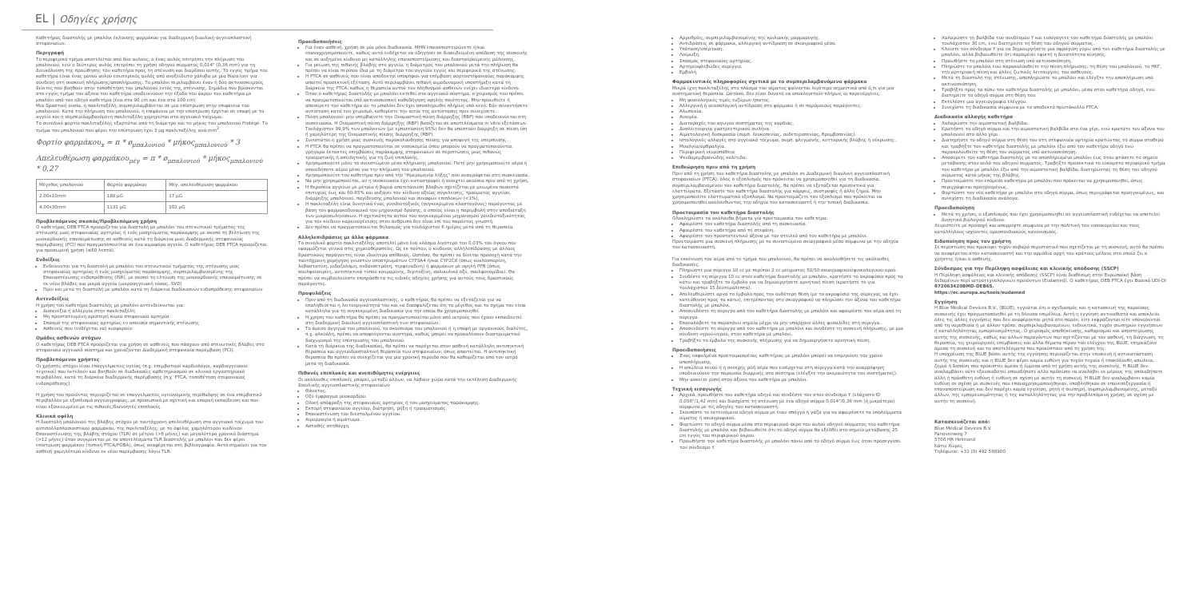EL | Οδηγίες χρήσης
Καθετήρας διαστολής με μπαλόνι έκλουσης φαρμάκου για διαδερμική διαυλική αγγειοπλαστική στεφανιαίων.
Περιγραφή
Το περιφερικό τμήμα αποτελείται από δύο αυλούς, ο ένας αυλός επιτρέπει την πλήρωση του μπαλονιού, ενώ ο δεύτερος αυλός επιτρέπει τη χρήση οδηγού σύρματος 0,014" (0,36 mm) για τη διευκόλυνση της προώθησης του καθετήρα προς τη στένωση και διαμέσου αυτής. Το εγγύς τμήμα του καθετήρα είναι ένας μονού αυλού εσωτερικός αυλός από ανοξείδωτο χάλυβα με μία θύρα luer για σύνδεση στη συσκευή πλήρωσης/αποπλήρωσης. Το μπαλόνι περιλαμβάνει έναν ή δύο ακτινοσκιερούς δείκτες που βοηθούν στην τοποθέτηση του μπαλονιού εντός της στένωσης. Σημάδια που βρίσκονται στο εγγύς τμήμα του άξονα του καθετήρα υποδεικνύουν την έξοδο του άκρου του καθετήρα με μπαλόνι από τον οδηγό καθετήρα (ένα στα 90 cm και ένα στα 100 cm).
Μια δραστική ουσία, η πακλιταξέλη, συμπεριλαμβάνεται σε μια επίστρωση στην επιφάνεια του μπαλονιού. Κατά την πλήρωση του μπαλονιού, η επιφάνεια με την επίστρωση έρχεται σε επαφή με το αγγείο και η συμπεριλαμβανόμενη πακλιταξέλη χορηγείται στο αγγειακό τοίχωμα.
Το συνολικό φορτίο πακλιταξέλης εξαρτάται από τη διάμετρο και το μήκος του μπαλονιού Protégé. Το τμήμα του μπαλονιού που φέρει την επίστρωση έχει 3 μg πακλιταξέλης ανά mm<sup>2</sup>.
Φορτίο φαρμάκου<sub>x</sub> = π * ø<sub>μπαλονιού</sub> * μήκος<sub>μπαλονιού</sub> * 3
Απελευθέρωση φαρμάκου<sub>μέγ</sub> = π * ø<sub>μπαλονιού</sub> * μήκος<sub>μπαλονιού</sub> * 0,27
| Μέγεθος μπαλονιού | Φορτίο φαρμάκου | Μέγ. απελευθέρωση φαρμάκου |
| --- | --- | --- |
| 2.00x10mm | 188 μG | 17 μG |
| 4.00x30mm | 1131 μG | 102 μG |
Προβλεπόμενος σκοπός/Προβλεπόμενη χρήση
Ο καθετήρας DEB PTCA προορίζεται για διαστολή με μπαλόνι του στενωτικού τμήματος της στένωσης μιας στεφανιαίας αρτηρίας ή ενός μοσχεύματος παράκαμψης με σκοπό τη βελτίωση της μυοκαρδιακής επαναιμάτωσης σε ασθενείς κατά τη διάρκεια μιας Διαδερμικής στεφανιαίας παρέμβασης (PCI) που πραγματοποιείται σε ένα αιμοφόρο αγγείο. Ο καθετήρας DEB PTCA προορίζεται για προσωρινή χρήση (≤60 λεπτά).
Ενδείξεις
Ενδείκνυται για τη διαστολή με μπαλόνι του στενωτικού τμήματος της στένωσης μιας στεφανιαίας αρτηρίας ή ενός μοσχεύματος παράκαμψης, συμπεριλαμβανομένης της Επαναστένωσης ενδοπρόθεσης (ISR), με σκοπό τη ελτίωση της μυοκαρδιακής επαναιμάτωσης σε εκ νέου βλάβες και μικρά αγγεία (μικροαγγειακή νόσος, SVD)
Πριν και μετά τη διαστολή με μπαλόνι κατά τη διάρκεια διαδικασιών ενδοπρόθεσης στεφανιαίων
Αντενδείξεις
Η χρήση του καθετήρα διαστολής με μπαλόνι αντενδείκνυται για:
Δυσανεξία ή αλλεργία στην πακλιταξέλη
Μη προστατευμένη αριστερή κύρια στεφανιαία αρτηρία
Σπασμό της στεφανιαίας αρτηρίας εν απουσία σημαντικής στένωσης
Ασθενείς που (ενδέχεται να) κυοφορούν
Ομάδες ασθενών στόχων
Ο καθετήρας DEB PTCA προορίζεται για χρήση σε ασθενείς που πάσχουν από στενωτικές βλάβες στο στεφανιαίο αγγειακό σύστημα και χρειάζονται Διαδερμική στεφανιαία παρέμβαση (PCI).
Προβλεπόμενοι χρήστες
Οι χρήστες στόχοι είναι επαγγελματίες υγείας (π.χ. επεμβατικοί καρδιολόγοι, καρδιαγγειακοί τεχνικοί) που εκτελούν και βοηθούν σε διαδικασίες καθετηριασμού σε κλινικό εργαστηριακό περιβάλλον, κατά τη διάρκεια διαδερμικής παρέμβασης (π.χ. PTCA, τοποθέτηση στεφανιαίας ενδοπρόθεσης).
Η χρήση του προϊόντος περιορίζεται σε επαγγελματίες υγειονομικής περίθαλψης σε ένα επεμβατικό περιβάλλον με εξοπλισμό αγγειογραφίας, με προσωπικό με σχετική και επαρκή εκπαίδευση και που είναι εξοικειωμένο με τις πιθανές/διανοητές επιπλοκές.
Κλινικά οφέλη
Η διαστολή μπαλονιού της βλάβης στόχου με ταυτόχρονη απελευθέρωση στο αγγειακό τοίχωμα του αντιπολλαπλασιαστικού φαρμάκου, της πακλιταξέλης, με το όφελος χαμηλότερου κινδύνου Επαναστένωσης της βλάβης στόχου (TLR) σε μέτριο (>6 μήνες) και μεγαλύτερο χρονικό διάστημα (>12 μήνες) όταν συγκρίνεται με τα αποτελέσματα TLR διαστολής με μπαλόνι που δεν φέρει επίστρωση φαρμάκου (τυπική PTCA/POBA), όπως αναφέρεται στη βιβλιογραφία. Αυτό σημαίνει για τον ασθενή χαμηλότερο κίνδυνο εκ νέου παρέμβασης λόγω TLR.
Προειδοποιήσεις
Για έναν ασθενή, χρήση σε μία μόνο διαδικασία. ΜΗΝ επαναποστειρώνετε ή/και επαναχρησιμοποιείτε, καθώς αυτό ενδέχεται να οδηγήσει σε διακυβευμένη απόδοση της συσκευής και σε αυξημένο κίνδυνο μη κατάλληλης επαναποστείρωσης και διασταυρούμενης μόλυνσης.
Για μείωση της πιθανής βλάβης στο αγγείο, η διάμετρος του μπαλονιού μετά την πλήρωση θα πρέπει να είναι περίπου ίδια με τη διάμετρο του αγγείου εγγύς και περιφερικά της στένωσης.
Η PTCA σε ασθενείς που είναι αποδεκτοί υποψήφιοι για επέμβαση αορτοστεφανιαίας παράκαμψης απαιτεί προσεκτική εξέταση. Αυτό περιλαμβάνει πιθανή αιμοδυναμική υποστήριξη κατά τη διάρκεια της PTCA, καθώς η θεραπεία αυτού του πληθυσμού ασθενών ενέχει ιδιαίτερο κίνδυνο.
Όταν ο καθετήρας διαστολής με μπαλόνι εκτεθεί στο αγγειακό σύστημα, ο χειρισμός του πρέπει να πραγματοποιείται υπό ακτινοσκοπική καθοδήγηση υψηλής ποιότητας. Μην προωθείτε ή αποσύρετε τον καθετήρα αν το μπαλόνι δεν έχει αποπληρωθεί πλήρως υπό κενό. Εάν συναντήσετε αντίσταση κατά τον χειρισμό, καθορίστε την αιτία της αντίστασης πριν συνεχίσετε.
Πίεση μπαλονιού: μην υπερβαίνετε την Ονομαστική πίεση διάρρηξης (RBP) που υποδεικνύεται στη συσκευασία. Η Ονομαστική πίεση διάρρηξης (RBP) βασίζεται σε αποτελέσματα in vitro εξετάσεων. Τουλάχιστον 99,9% των μπαλονιών (με εμπιστοσύνη 95%) δεν θα υποστούν διάρρηξη σε πίεση ίση ή χαμηλότερη της Ονομαστικής πίεσης διάρρηξης (RBP).
Συνιστάται η χρήση μιας συσκευής παρακολούθησης πίεσης για αποφυγή της υπερπίεσης.
Η PTCA θα πρέπει να πραγματοποιείται σε νοσοκομεία όπου μπορούν να πραγματοποιούνται γρήγορα έκτακτες επεμβάσεις παράκαμψης στεφανιαίων σε περιπτώσεις μιας πιθανώς τραυματικής ή απειλητικής για τη ζωή επιπλοκής.
Χρησιμοποιείτε μόνο το συνιστώμενο μέσο πλήρωσης μπαλονιού. Ποτέ μην χρησιμοποιείτε αέρα ή οποιοδήποτε αέριο μέσο για την πλήρωση του μπαλονιού.
Χρησιμοποιείτε τον καθετήρα πριν από την "Ημερομηνία λήξης" που αναγράφεται στη συσκευασία.
Να μην χρησιμοποιείται, αν η συσκευασία έχει καταστραφεί ή ανοιχτεί ακούσια πριν από τη χρήση.
Η θεραπεία αγγείων με μέτρια ή βαριά αποτιτάνωση βλαβών σχετίζεται με μειωμένα ποσοστά επιτυχίας έως και 60-85% και αυξάνει τον κίνδυνο οξείας σύγκλεισης, τραύματος αγγείου, διάρρηξης μπαλονιού, παγίδευσης μπαλονιού και συναφών επιπλοκών (<1%).
Η πακλιταξέλη είναι δυνητικά ένας γονιδιοτοξικός (συγκεκριμένα κλαστογόνος) παράγοντας με βάση τον φαρμακοδυναμικό του μηχανισμό δράσης, ο οποίος είναι η παρεμβολή στην αποδιάταξη των μικροσωληνίσκων. Η σχετικότητα αυτού του συγκεκριμένου μηχανισμού γονιδιοτοξικότητας για τον κίνδυνο καρκινογένεσης στον άνθρωπο δεν είναι επί του παρόντος γνωστή.
Δεν πρέπει να πραγματοποιείται θηλασμός για τουλάχιστον 6 ημέρες μετά από τη θεραπεία.
Αλληλεπιδράσεις με άλλα φάρμακα
Το συνολικό φορτίο πακλιταξέλης αποτελεί μόνο ένα κλάσμα λιγότερο του 0,03% του όγκου που εφαρμόζεται γενικά στις χημειοθεραπείες. Ως εκ τούτου, ο κίνδυνος αλληλεπίδρασης με άλλους δραστικούς παράγοντες είναι ιδιαίτερα απίθανος. Ωστόσο, θα πρέπει να δίνεται προσοχή κατά την ταυτόχρονη χορήγηση γνωστών υποστρωμάτων CYP3A4 ή/και CYP2C8 (όπως κυκλοσπορίνη, λοβαστατίνη, μιδαζολάμη, ονδανσετρόνη, τερφεναδίνη) ή φαρμάκων με υψηλή PPB (όπως σουλφονουρίες, αντιπηκτικά τύπου κουμαρίνης, διγιτοξίνη, σαλικυλικό οξύ, σουλφοναμίδια). Θα πρέπει να συμβουλεύεστε επιπρόσθετα τις ειδικές οδηγίες χρήσης για αυτούς τους δραστικούς παράγοντες.
Προφυλάξεις
Πριν από τη διαδικασία αγγειοπλαστικής, ο καθετήρας θα πρέπει να εξετάζεται για να επαληθεύεται η λειτουργικότητά του και να διασφαλίζεται ότι το μέγεθος και το σχήμα του είναι κατάλληλα για τη συγκεκριμένη διαδικασία για την οποία θα χρησιμοποιηθεί.
Η χρήση του καθετήρα θα πρέπει να πραγματοποιείται μόνο από ιατρούς που έχουν εκπαιδευτεί στη διαδερμική διαυλική αγγειοπλαστική των στεφανιαίων.
Το άμεσο άγγιγμα του μπαλονιού, το σκούπισμα του μπαλονιού ή η επαφή με οργανικούς διαλύτες, π.χ. αλκοόλη, πρέπει να αποφεύγονται αυστηρά, καθώς μπορεί να προκαλέσουν διαστρωματικό διαχωρισμό της επίστρωσης του μπαλονιού.
Κατά τη διάρκεια της διαδικασίας, θα πρέπει να παρέχεται στον ασθενή κατάλληλη αντιπηκτική θεραπεία και αγγειοδιασταλτική θεραπεία των στεφανιαίων, όπως απαιτείται. Η αντιπηκτική θεραπεία θα πρέπει να συνεχίζεται για μια χρονική περίοδο που θα καθορίζεται από τον ιατρό μετά τη διαδικασία.
Πιθανές επιπλοκές και ανεπιθύμητες ενέργειες
Οι ακόλουθες επιπλοκές μπορεί, μεταξύ άλλων, να λάβουν χώρα κατά την εκτέλεση Διαδερμικής διαυλικής αγγειοπλαστικής στεφανιαίων
Θάνατος.
Οξύ έμφραγμα μυοκαρδίου.
Ολική απόφραξη της στεφανιαίας αρτηρίας ή του μοσχεύματος παράκαμψης.
Εκτομή στεφανιαίου αγγείου, διάτρηση, ρήξη ή τραυματισμός.
Επαναστένωση του διεσταλμένου αγγείου.
Αιμορραγία ή αιμάτωμα.
Ασταθής στηθάγχη.
Αρρυθμίες, συμπεριλαμβανομένης της κοιλιακής μαρμαρυγής.
Αντιδράσεις σε φάρμακα, αλλεργική αντίδραση σε σκιαγραφικό μέσο.
Υπόταση/υπέρταση.
Λοίμωξη.
Σπασμός στεφανιαίας αρτηρίας.
Αρτηριοφλεβώδες συρίγγιο.
Εμβολή.
Φαρμακευτικές πληροφορίες σχετικά με το συμπεριλαμβανόμενο φάρμακο
Μικρά ίχνη πακλιταξέλης στο πλάσμα του αίματος φαίνονται λιγότερο σημαντικά από ό,τι για μια συστηματική θεραπεία. Ωστόσο, δεν είναι δυνατό να αποκλειστούν πλήρως οι παρενέργειες.
Μη φυσιολογικές τιμές ενζύμων ήπατος.
Αλλεργική ή ανοσολογική αντίδραση στο φάρμακο ή σε παρόμοιους παράγοντες.
Αλωπεκία.
Αναιμία.
Διαταραχές του αγωγού συστήματος της καρδιάς.
Δυσλειτουργία γαστρεντερικού σωλήνα.
Αιματολογική δυσκρασία (συμπ. λευκοπενίας, ουδετεροπενίας, θρομβοπενίας).
Ιστολογικές αλλαγές στο αγγειακό τοίχωμα, συμπ. φλεγμονής, κυτταρικής βλάβης ή νέκρωσης.
Μυαλγία/αρθραλγία.
Περιφερική νευροπάθεια.
Ψευδομεμβρανώδης κολίτιδα.
Επιθεώρηση πριν από τη χρήση
Πριν από τη χρήση του καθετήρα διαστολής με μπαλόνι σε Διαδερμική διαυλική αγγειοπλαστική στεφανιαίων (PTCA), όλος ο εξοπλισμός που πρόκειται να χρησιμοποιηθεί για τη διαδικασία, συμπεριλαμβανομένου του καθετήρα διαστολής, θα πρέπει να εξετάζεται προσεκτικά για ελαττώματα. Εξετάστε τον καθετήρα διαστολής για κάμψεις, συστροφές ή άλλη ζημιά. Μην χρησιμοποιείτε ελαττωματικό εξοπλισμό. Να προετοιμάζετε τον εξοπλισμό που πρόκειται να χρησιμοποιηθεί ακολουθώντας την οδηγία του κατασκευαστή ή την τυπική διαδικασία.
Προετοιμασία του καθετήρα διαστολής
Ολοκληρώστε τα ακόλουθα βήματα για προετοιμασία του καθετήρα:
Αφαιρέστε τον καθετήρα διαστολής από τη συσκευασία.
Αφαιρέστε τον καθετήρα από τη στεφάνη.
Αφαιρέστε τον προστατευτικό άξονα με τον στειλεό από τον καθετήρα με μπαλόνι.
Προετοιμάστε μια συσκευή πλήρωσης με το συνιστώμενο σκιαγραφικό μέσο σύμφωνα με την οδηγία του κατασκευαστή.
Για εκκένωση του αέρα από το τμήμα του μπαλονιού, θα πρέπει να ακολουθήσετε τις ακόλουθες διαδικασίες.
Πληρώστε μια σύριγγα 10 cc με περίπου 2 cc μείγματος 50/50 σκιαγραφικού/φυσιολογικού ορού.
Συνδέστε τη σύριγγα 10 cc στον καθετήρα διαστολής με μπαλόνι, κρατήστε το ακροφύσιο προς τα κάτω και τραβήξτε το έμβολο για να δημιουργήσετε αρνητική πίεση (κρατήστε το για τουλάχιστον 15 δευτερόλεπτα).
Απελευθερώστε αργά το έμβολο προς την ουδέτερη θέση (με το ακροφύσιο της σύριγγας να έχει κατεύθυνση προς τα κάτω), επιτρέποντας στο σκιαγραφικό να πληρώσει τον άξονα του καθετήρα διαστολής με μπαλόνι.
Αποσυνδέστε τη σύριγγα από τον καθετήρα διαστολής με μπαλόνι και αφαιρέστε τον αέρα από τη σύριγγα.
Επαναλάβετε τα παραπάνω σημεία μέχρι να μην υπάρχουν άλλες φυσαλίδες στη σύριγγα.
Αποσυνδέστε τη σύριγγα από τον καθετήρα με μπαλόνι και συνδέστε τη συσκευή πλήρωσης, με μια σύνδεση υγρού-υγρού, στον καθετήρα με μπαλόνι.
Τραβήξτε το έμβολο της συσκευής πλήρωσης για να δημιουργήσετε αρνητική πίεση.
Προειδοποιήσεις
Ένας εσφαλμένα προετοιμασμένος καθετήρας με μπαλόνι μπορεί να επιμηκύνει τον χρόνο αποπλήρωσης.
Η απώλεια κενού ή η συνεχής ροή αέρα που εισέρχεται στη σύριγγα κατά την αναρρόφηση υποδεικνύουν την παρουσία διαρροής στο σύστημα (ελέγξτε την ακεραιότητα του συστήματος).
Μην ασκείτε ροπή στον άξονα του καθετήρα με μπαλόνι.
Τεχνική εισαγωγής
Αρχικά, προωθήστε τον καθετήρα οδηγό και συνδέστε τον στον σύνδεσμο Y (ελάχιστο ID 0,056"/1,42 mm) και διασχίστε τη στένωση με ένα οδηγό σύρμα 0,014"/0,36 mm (ή μικρότερο) σύμφωνα με τις οδηγίες του κατασκευαστή.
Σκουπίστε το εκτεινόμενο οδηγό σύρμα με έναν σπόγγο ή γάζα για να αφαιρέσετε τα υπολείμματα αίματος ή σκιαγραφικού.
Φορτώστε το οδηγό σύρμα μέσα στο περιφερικό άκρο του αυλού οδηγού σύρματος του καθετήρα διαστολής με μπαλόνι και βεβαιωθείτε ότι το οδηγό σύρμα θα εξέλθει στο σημείο μετάβασης 25 cm εγγύς του περιφερικού άκρου.
Προωθήστε τον καθετήρα διαστολής με μπαλόνι πάνω από το οδηγό σύρμα έως ότου προσεγγίσει τον σύνδεσμο Y.
Χαλαρώστε τη βαλβίδα του συνδέσμου Y και εισαγάγετε τον καθετήρα διαστολής με μπαλόνι τουλάχιστον 30 cm, ενώ διατηρείτε τη θέση του οδηγού σύρματος.
Κλείστε τον σύνδεσμο Y για να δημιουργήσετε μια σφράγιση γύρω από τον καθετήρα διαστολής με μπαλόνι, αλλά βεβαιωθείτε ότι παραμένει εφικτή η δυνατότητα κίνησης.
Προωθήστε το μπαλόνι στη στένωση υπό ακτινοσκόπηση.
Πληρώστε το μπαλόνι ενώ παρακολουθείτε την πίεση πλήρωσης, τη θέση του μπαλονιού, το ΗΚΓ, την αρτηριακή πίεση και άλλες ζωτικές λειτουργίες του ασθενούς.
Μετά τη διαστολή της στένωσης, αποπληρώστε το μπαλόνι και ελέγξτε την αποπλήρωση υπό ακτινοσκόπηση.
Τραβήξτε προς τα πίσω τον καθετήρα διαστολής με μπαλόνι, μέσα στον καθετήρα οδηγό, ενώ διατηρείτε το οδηγό σύρμα στη θέση του.
Εκτελέστε μια αγγειογραφία ελέγχου.
Συνεχίστε τη διαδικασία σύμφωνα με το αποδεκτό πρωτόκολλο PTCA.
Διαδικασία αλλαγής καθετήρα
Χαλαρώστε την αιμοστατική βαλβίδα.
Κρατήστε το οδηγό σύρμα και την αιμοστατική βαλβίδα στο ένα χέρι, ενώ κρατάτε τον άξονα του μπαλονιού στο άλλο χέρι.
Διατηρήστε το οδηγό σύρμα στη θέση του στη στεφανιαία αρτηρία κρατώντας το σύρμα σταθερό και τραβήξτε τον καθετήρα διαστολής με μπαλόνι έξω από τον καθετήρα οδηγό ενώ παρακολουθείτε τη θέση του σύρματος υπό ακτινοσκόπηση.
Αποσύρετε τον καθετήρα διαστολής με το αποπληρωμένο μπαλόνι έως ότου φτάσετε το σημείο μετάβασης στον αυλό του οδηγού σύρματος. Τραβήξτε προσεκτικά το εύκαμπτο περιφερικό τμήμα του καθετήρα με μπαλόνι έξω από την αιμοστατική βαλβίδα, διατηρώντας τη θέση του οδηγού σύρματος κατά μήκος της βλάβης.
Προετοιμάστε τον επόμενο καθετήρα με μπαλόνι που πρόκειται να χρησιμοποιηθεί, όπως περιγράφεται προηγουμένως.
Φορτώστε τον νέο καθετήρα με μπαλόνι στο οδηγό σύρμα, όπως περιγράφεται προηγουμένως, και συνεχίστε τη διαδικασία ανάλογα.
Προειδοποίηση
Μετά τη χρήση, ο εξοπλισμός που έχει χρησιμοποιηθεί σε αγγειοπλαστική ενδέχεται να αποτελεί δυνητικό βιολογικό κίνδυνο.
Χειριστείτε με προσοχή και απορρίψτε σύμφωνα με την πολιτική του νοσοκομείου και τους κατάλληλους ισχύοντες ομοσπονδιακούς κανονισμούς.
Ειδοποίηση προς τον χρήστη
Σε περίπτωση που προκύψει τυχόν σοβαρό περιστατικό που σχετίζεται με τη συσκευή, αυτό θα πρέπει να αναφέρεται στον κατασκευαστή και την αρμόδια αρχή του κράτους μέλους στο οποίο ζει ο χρήστης ή/και ο ασθενής.
Σύνδεσμος για την Περίληψη ασφάλειας και κλινικής απόδοσης (SSCP)
Η Περίληψη ασφάλειας και κλινικής απόδοσης (SSCP) είναι διαθέσιμη στην Ευρωπαϊκή βάση δεδομένων περί ιατροτεχνολογικών προϊόντων (Eudamed). Ο καθετήρας DEB PTCA έχει Βασικό UDI-DI 872063420BMD-DEB6S.
https://ec.europa.eu/tools/eudamed
Εγγύηση
Η Blue Medical Devices B.V., (BLUE), εγγυάται ότι ο σχεδιασμός και η κατασκευή της παρούσας συσκευής έχει πραγματοποιηθεί με τη δέουσα επιμέλεια. Αυτή η εγγύηση αντικαθιστά και αποκλείει όλες τις άλλες εγγυήσεις που δεν αναφέρονται ρητά στο παρόν, είτε εκφράζονται είτε υπονοούνται από τη νομοθεσία ή με άλλον τρόπο, συμπεριλαμβανομένων, ενδεικτικά, τυχόν σιωπηρών εγγυήσεων ή καταλληλότητας εμπορευσιμότητας. Ο χειρισμός αποθήκευσης, καθαρισμού και αποστείρωσης αυτής της συσκευής, καθώς και άλλων παραγόντων που σχετίζονται με τον ασθενή, τη διάγνωση, τη θεραπεία, τις χειρουργικές επεμβάσεις και άλλα θέματα πέραν του ελέγχου της BLUE, επηρεάζουν άμεσα τη συσκευή και τα αποτελέσματα που προκύπτουν από τη χρήση της.
Η υποχρέωση της BLUE βάσει αυτής της εγγύησης περιορίζεται στην επισκευή ή αντικατάσταση αυτής της συσκευής και η BLUE δεν φέρει καμία ευθύνη για τυχόν τυχαία ή επακόλουθη απώλεια, ζημιά ή δαπάνη που προκύπτει άμεσα ή έμμεσα από τη χρήση αυτής της συσκευής. Η BLUE δεν αναλαμβάνει ούτε εξουσιοδοτεί οποιοδήποτε άλλο πρόσωπο να αναλάβει εκ μέρους της οποιαδήποτε άλλη ή πρόσθετη ευθύνη ή ευθύνη σε σχέση με αυτήν τη συσκευή. Η BLUE δεν αναλαμβάνει καμία ευθύνη σε σχέση με συσκευές που επαναχρησιμοποιήθηκαν, υποβλήθηκαν σε επανεπεξεργασία ή επαναποστείρωση και δεν παρέχει καμία εγγύηση, ρητή ή σιωπηρή, συμπεριλαμβανομένης, μεταξύ άλλων, της εμπορευσιμότητας ή της καταλληλότητας για την προβλεπόμενη χρήση, σε σχέση με αυτήν τη συσκευή.
Κατασκευάζεται από:
Blue Medical Devices B.V.
Panovenweg 7
5708 HR Helmond
Κάτω Χώρες
Τηλέφωνο: +31 (0) 492 588900